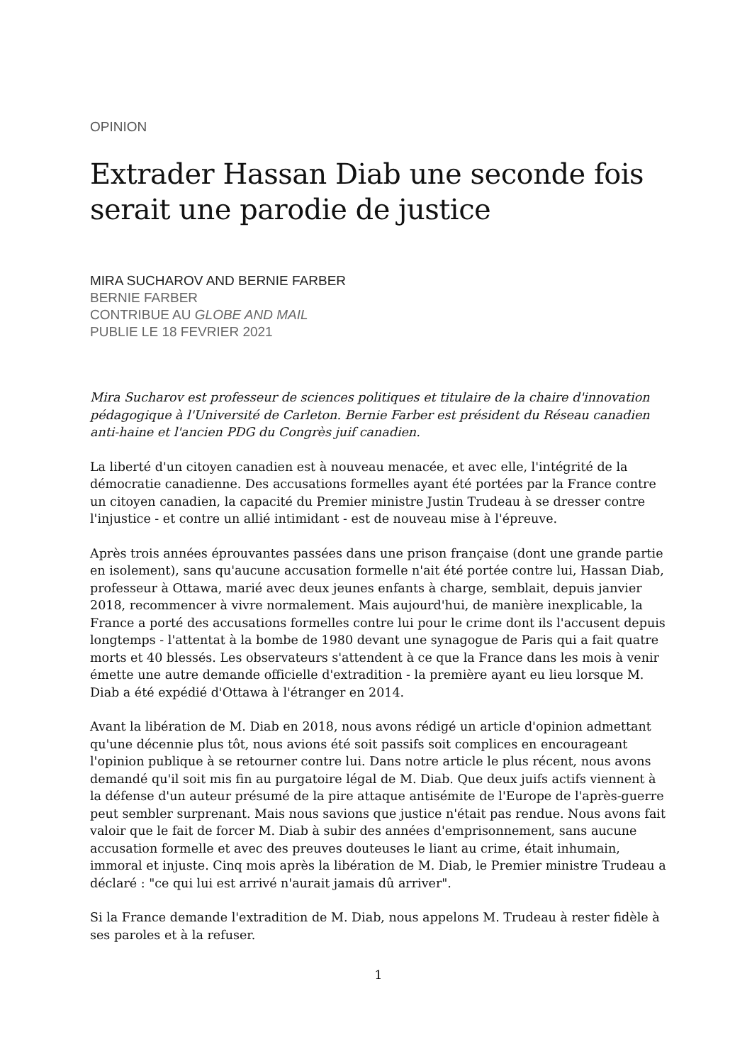OPINION
Extrader Hassan Diab une seconde fois serait une parodie de justice
MIRA SUCHAROV AND BERNIE FARBER
BERNIE FARBER
CONTRIBUE AU GLOBE AND MAIL
PUBLIE LE 18 FEVRIER 2021
Mira Sucharov est professeur de sciences politiques et titulaire de la chaire d'innovation pédagogique à l'Université de Carleton. Bernie Farber est président du Réseau canadien anti-haine et l'ancien PDG du Congrès juif canadien.
La liberté d'un citoyen canadien est à nouveau menacée, et avec elle, l'intégrité de la démocratie canadienne. Des accusations formelles ayant été portées par la France contre un citoyen canadien, la capacité du Premier ministre Justin Trudeau à se dresser contre l'injustice - et contre un allié intimidant - est de nouveau mise à l'épreuve.
Après trois années éprouvantes passées dans une prison française (dont une grande partie en isolement), sans qu'aucune accusation formelle n'ait été portée contre lui, Hassan Diab, professeur à Ottawa, marié avec deux jeunes enfants à charge, semblait, depuis janvier 2018, recommencer à vivre normalement. Mais aujourd'hui, de manière inexplicable, la France a porté des accusations formelles contre lui pour le crime dont ils l'accusent depuis longtemps - l'attentat à la bombe de 1980 devant une synagogue de Paris qui a fait quatre morts et 40 blessés. Les observateurs s'attendent à ce que la France dans les mois à venir émette une autre demande officielle d'extradition - la première ayant eu lieu lorsque M. Diab a été expédié d'Ottawa à l'étranger en 2014.
Avant la libération de M. Diab en 2018, nous avons rédigé un article d'opinion admettant qu'une décennie plus tôt, nous avions été soit passifs soit complices en encourageant l'opinion publique à se retourner contre lui. Dans notre article le plus récent, nous avons demandé qu'il soit mis fin au purgatoire légal de M. Diab. Que deux juifs actifs viennent à la défense d'un auteur présumé de la pire attaque antisémite de l'Europe de l'après-guerre peut sembler surprenant. Mais nous savions que justice n'était pas rendue. Nous avons fait valoir que le fait de forcer M. Diab à subir des années d'emprisonnement, sans aucune accusation formelle et avec des preuves douteuses le liant au crime, était inhumain, immoral et injuste. Cinq mois après la libération de M. Diab, le Premier ministre Trudeau a déclaré : "ce qui lui est arrivé n'aurait jamais dû arriver".
Si la France demande l'extradition de M. Diab, nous appelons M. Trudeau à rester fidèle à ses paroles et à la refuser.
1